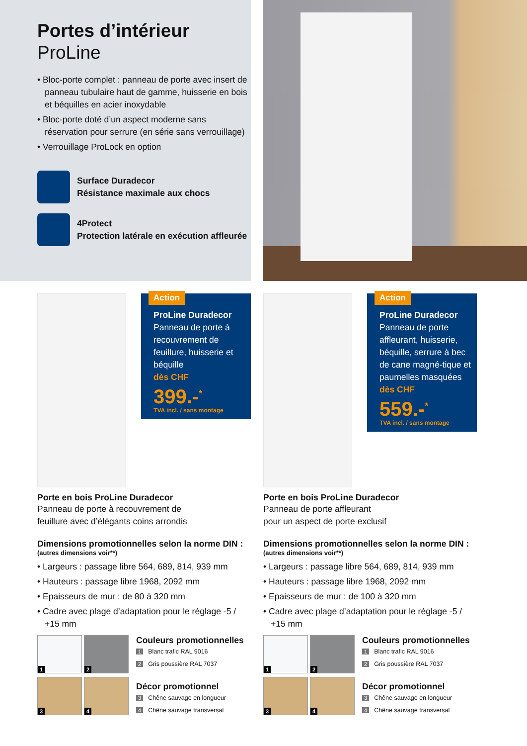Portes d’intérieur
ProLine
• Bloc-porte complet : panneau de porte avec insert de panneau tubulaire haut de gamme, huisserie en bois et béquilles en acier inoxydable
• Bloc-porte doté d’un aspect moderne sans réservation pour serrure (en série sans verrouillage)
• Verrouillage ProLock en option
Surface Duradecor
Résistance maximale aux chocs
4Protect
Protection latérale en exécution affleurée
Action
ProLine Duradecor
Panneau de porte à recouvrement de feuillure, huisserie et béquille
dès CHF
399.-<sup>*</sup>
TVA incl. / sans montage
Porte en bois ProLine Duradecor
Panneau de porte à recouvrement de
feuillure avec d’élégants coins arrondis
Dimensions promotionnelles selon la norme DIN :
(autres dimensions voir**)
• Largeurs : passage libre 564, 689, 814, 939 mm
• Hauteurs : passage libre 1968, 2092 mm
• Epaisseurs de mur : de 80 à 320 mm
• Cadre avec plage d’adaptation pour le réglage -5 / +15 mm
1
2
3
4
Couleurs promotionnelles
1 Blanc trafic RAL 9016
2 Gris poussière RAL 7037
Décor promotionnel
3 Chêne sauvage en longueur
4 Chêne sauvage transversal
Action
ProLine Duradecor
Panneau de porte affleurant, huisserie, béquille, serrure à bec de cane magné-tique et paumelles masquées
dès CHF
559.-<sup>*</sup>
TVA incl. / sans montage
Porte en bois ProLine Duradecor
Panneau de porte affleurant
pour un aspect de porte exclusif
Dimensions promotionnelles selon la norme DIN :
(autres dimensions voir**)
• Largeurs : passage libre 564, 689, 814, 939 mm
• Hauteurs : passage libre 1968, 2092 mm
• Epaisseurs de mur : de 100 à 320 mm
• Cadre avec plage d’adaptation pour le réglage -5 / +15 mm
1
2
3
4
Couleurs promotionnelles
1 Blanc trafic RAL 9016
2 Gris poussière RAL 7037
Décor promotionnel
3 Chêne sauvage en longueur
4 Chêne sauvage transversal